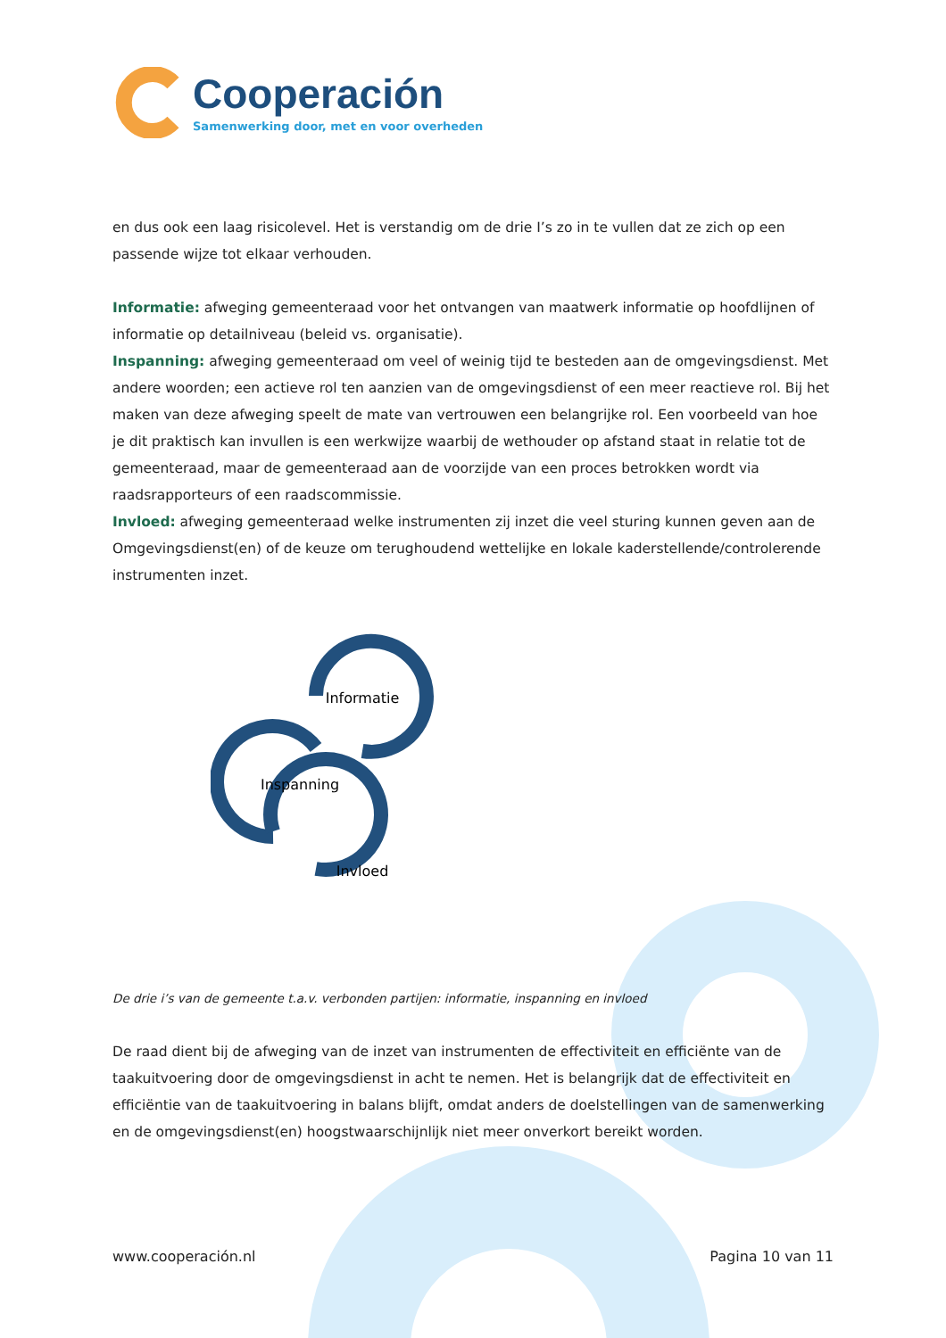Cooperación
Samenwerking door, met en voor overheden
en dus ook een laag risicolevel. Het is verstandig om de drie I’s zo in te vullen dat ze zich op een passende wijze tot elkaar verhouden.
Informatie: afweging gemeenteraad voor het ontvangen van maatwerk informatie op hoofdlijnen of informatie op detailniveau (beleid vs. organisatie).
Inspanning: afweging gemeenteraad om veel of weinig tijd te besteden aan de omgevingsdienst. Met andere woorden; een actieve rol ten aanzien van de omgevingsdienst of een meer reactieve rol. Bij het maken van deze afweging speelt de mate van vertrouwen een belangrijke rol. Een voorbeeld van hoe je dit praktisch kan invullen is een werkwijze waarbij de wethouder op afstand staat in relatie tot de gemeenteraad, maar de gemeenteraad aan de voorzijde van een proces betrokken wordt via raadsrapporteurs of een raadscommissie.
Invloed: afweging gemeenteraad welke instrumenten zij inzet die veel sturing kunnen geven aan de Omgevingsdienst(en) of de keuze om terughoudend wettelijke en lokale kaderstellende/controlerende instrumenten inzet.
Informatie
Inspanning
Invloed
De drie i’s van de gemeente t.a.v. verbonden partijen: informatie, inspanning en invloed
De raad dient bij de afweging van de inzet van instrumenten de effectiviteit en efficiënte van de taakuitvoering door de omgevingsdienst in acht te nemen. Het is belangrijk dat de effectiviteit en efficiëntie van de taakuitvoering in balans blijft, omdat anders de doelstellingen van de samenwerking en de omgevingsdienst(en) hoogstwaarschijnlijk niet meer onverkort bereikt worden.
www.cooperación.nl Pagina 10 van 11